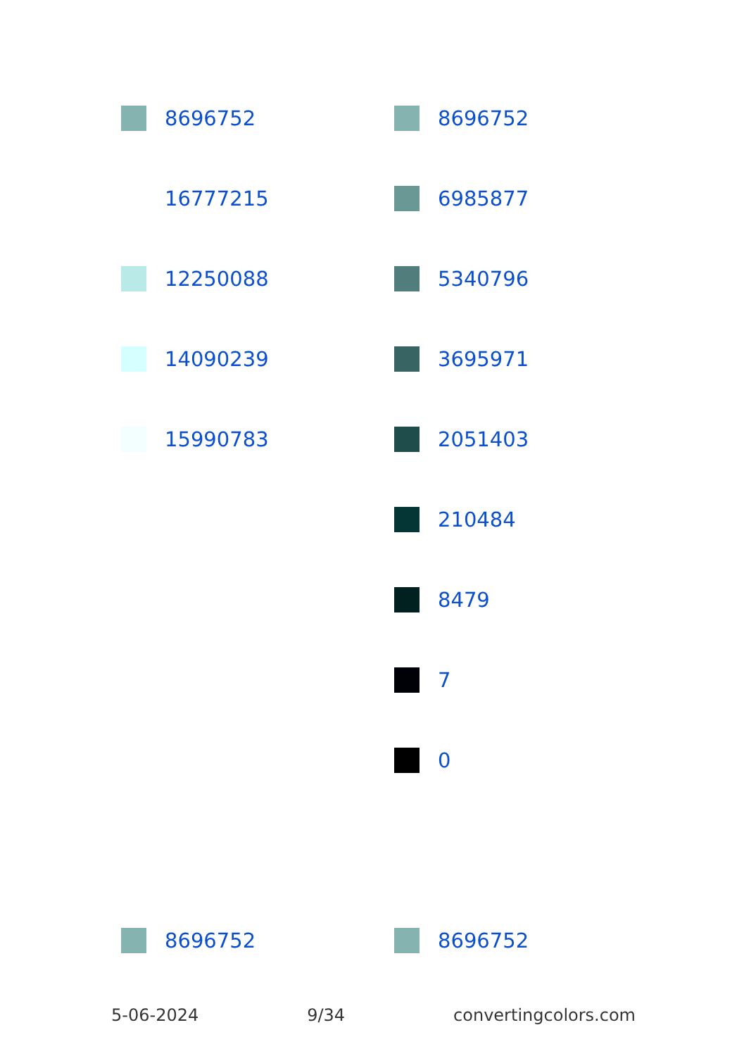8696752
16777215
12250088
14090239
15990783
8696752
6985877
5340796
3695971
2051403
210484
8479
7
0
8696752 8696752
5-06-2024 9/34 convertingcolors.com